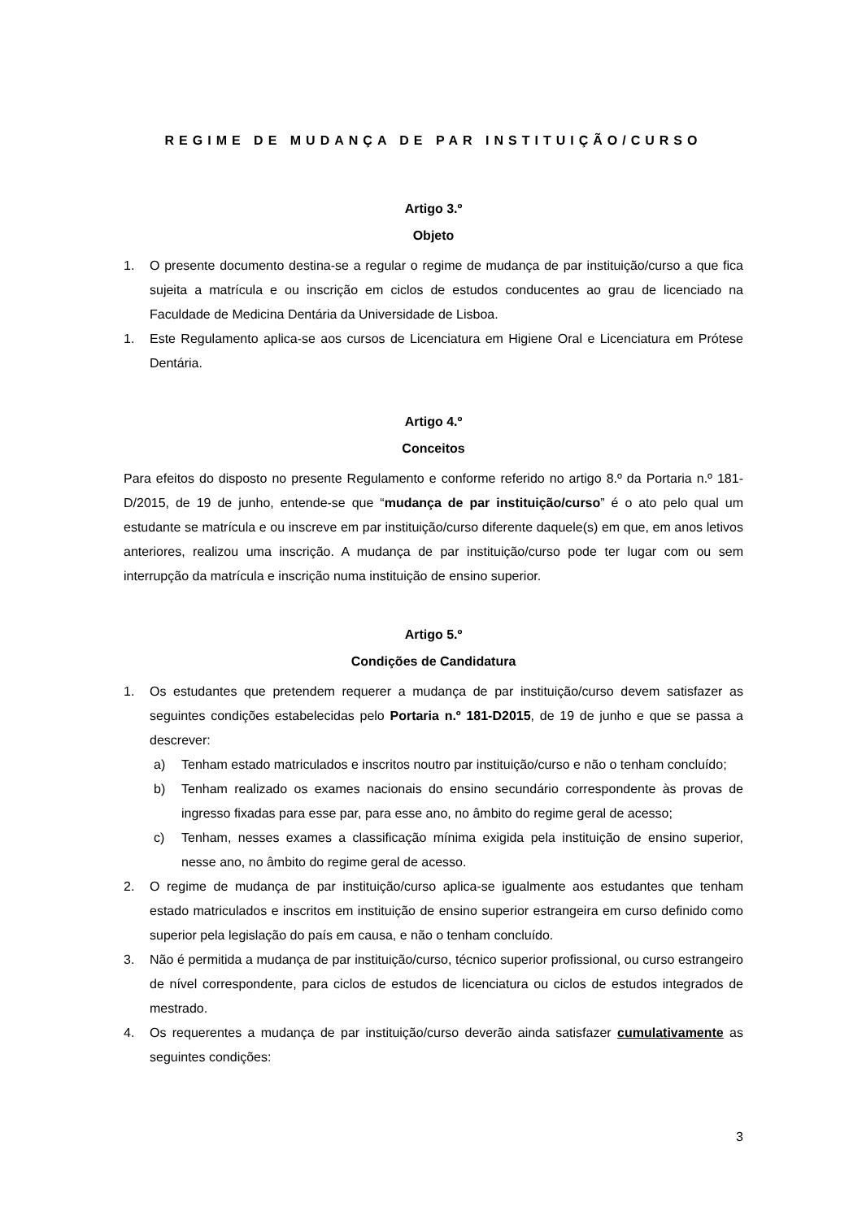REGIME DE MUDANÇA DE PAR INSTITUIÇÃO/CURSO
Artigo 3.º
Objeto
1. O presente documento destina-se a regular o regime de mudança de par instituição/curso a que fica sujeita a matrícula e ou inscrição em ciclos de estudos conducentes ao grau de licenciado na Faculdade de Medicina Dentária da Universidade de Lisboa.
1. Este Regulamento aplica-se aos cursos de Licenciatura em Higiene Oral e Licenciatura em Prótese Dentária.
Artigo 4.º
Conceitos
Para efeitos do disposto no presente Regulamento e conforme referido no artigo 8.º da Portaria n.º 181-D/2015, de 19 de junho, entende-se que “mudança de par instituição/curso” é o ato pelo qual um estudante se matrícula e ou inscreve em par instituição/curso diferente daquele(s) em que, em anos letivos anteriores, realizou uma inscrição. A mudança de par instituição/curso pode ter lugar com ou sem interrupção da matrícula e inscrição numa instituição de ensino superior.
Artigo 5.º
Condições de Candidatura
1. Os estudantes que pretendem requerer a mudança de par instituição/curso devem satisfazer as seguintes condições estabelecidas pelo Portaria n.º 181-D2015, de 19 de junho e que se passa a descrever:
a) Tenham estado matriculados e inscritos noutro par instituição/curso e não o tenham concluído;
b) Tenham realizado os exames nacionais do ensino secundário correspondente às provas de ingresso fixadas para esse par, para esse ano, no âmbito do regime geral de acesso;
c) Tenham, nesses exames a classificação mínima exigida pela instituição de ensino superior, nesse ano, no âmbito do regime geral de acesso.
2. O regime de mudança de par instituição/curso aplica-se igualmente aos estudantes que tenham estado matriculados e inscritos em instituição de ensino superior estrangeira em curso definido como superior pela legislação do país em causa, e não o tenham concluído.
3. Não é permitida a mudança de par instituição/curso, técnico superior profissional, ou curso estrangeiro de nível correspondente, para ciclos de estudos de licenciatura ou ciclos de estudos integrados de mestrado.
4. Os requerentes a mudança de par instituição/curso deverão ainda satisfazer cumulativamente as seguintes condições:
3